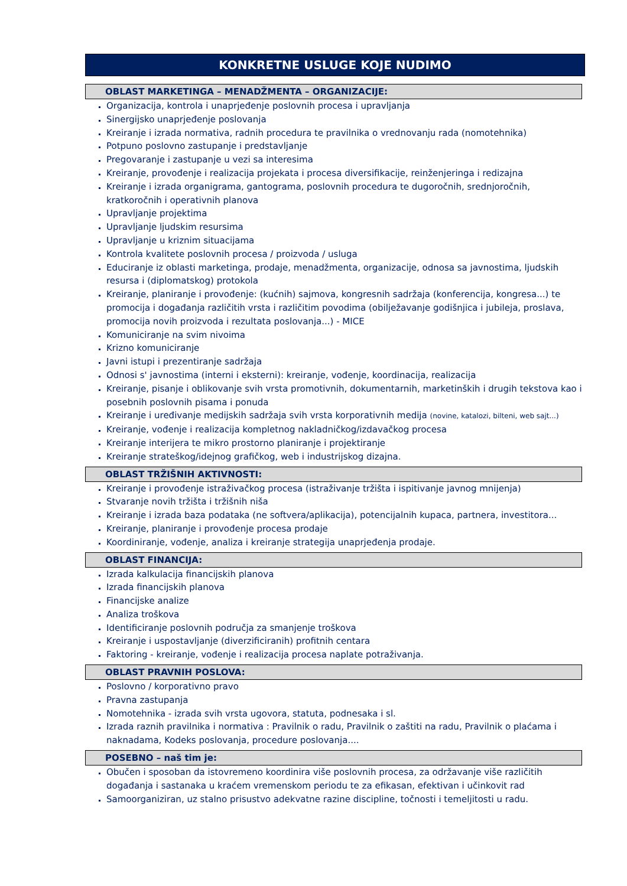KONKRETNE USLUGE KOJE NUDIMO
OBLAST MARKETINGA – MENADŽMENTA – ORGANIZACIJE:
Organizacija, kontrola i unaprjeđenje poslovnih procesa i upravljanja
Sinergijsko unaprjeđenje poslovanja
Kreiranje i izrada normativa, radnih procedura te pravilnika o vrednovanju rada (nomotehnika)
Potpuno poslovno zastupanje i predstavljanje
Pregovaranje i zastupanje u vezi sa interesima
Kreiranje, provođenje i realizacija projekata i procesa diversifikacije, reinženjeringa i redizajna
Kreiranje i izrada organigrama, gantograma, poslovnih procedura te dugoročnih, srednjoročnih, kratkoročnih i operativnih planova
Upravljanje projektima
Upravljanje ljudskim resursima
Upravljanje u kriznim situacijama
Kontrola kvalitete poslovnih procesa / proizvoda / usluga
Educiranje iz oblasti marketinga, prodaje, menadžmenta, organizacije, odnosa sa javnostima, ljudskih resursa i (diplomatskog) protokola
Kreiranje, planiranje i provođenje: (kućnih) sajmova, kongresnih sadržaja (konferencija, kongresa...) te promocija i događanja različitih vrsta i različitim povodima (obilježavanje godišnjica i jubileja, proslava, promocija novih proizvoda i rezultata poslovanja...) - MICE
Komuniciranje na svim nivoima
Krizno komuniciranje
Javni istupi i prezentiranje sadržaja
Odnosi s' javnostima (interni i eksterni): kreiranje, vođenje, koordinacija, realizacija
Kreiranje, pisanje i oblikovanje svih vrsta promotivnih, dokumentarnih, marketinških i drugih tekstova kao i posebnih poslovnih pisama i ponuda
Kreiranje i uređivanje medijskih sadržaja svih vrsta korporativnih medija (novine, katalozi, bilteni, web sajt...)
Kreiranje, vođenje i realizacija kompletnog nakladničkog/izdavačkog procesa
Kreiranje interijera te mikro prostorno planiranje i projektiranje
Kreiranje strateškog/idejnog grafičkog, web i industrijskog dizajna.
OBLAST TRŽIŠNIH AKTIVNOSTI:
Kreiranje i provođenje istraživačkog procesa (istraživanje tržišta i ispitivanje javnog mnijenja)
Stvaranje novih tržišta i tržišnih niša
Kreiranje i izrada baza podataka (ne softvera/aplikacija), potencijalnih kupaca, partnera, investitora...
Kreiranje, planiranje i provođenje procesa prodaje
Koordiniranje, vođenje, analiza i kreiranje strategija unaprjeđenja prodaje.
OBLAST FINANCIJA:
Izrada kalkulacija financijskih planova
Izrada financijskih planova
Financijske analize
Analiza troškova
Identificiranje poslovnih područja za smanjenje troškova
Kreiranje i uspostavljanje (diverzificiranih) profitnih centara
Faktoring - kreiranje, vođenje i realizacija procesa naplate potraživanja.
OBLAST PRAVNIH POSLOVA:
Poslovno / korporativno pravo
Pravna zastupanja
Nomotehnika - izrada svih vrsta ugovora, statuta, podnesaka i sl.
Izrada raznih pravilnika i normativa : Pravilnik o radu, Pravilnik o zaštiti na radu, Pravilnik o plaćama i naknadama, Kodeks poslovanja, procedure poslovanja....
POSEBNO – naš tim je:
Obučen i sposoban da istovremeno koordinira više poslovnih procesa, za održavanje više različitih događanja i sastanaka u kraćem vremenskom periodu te za efikasan, efektivan i učinkovit rad
Samoorganiziran, uz stalno prisustvo adekvatne razine discipline, točnosti i temeljitosti u radu.